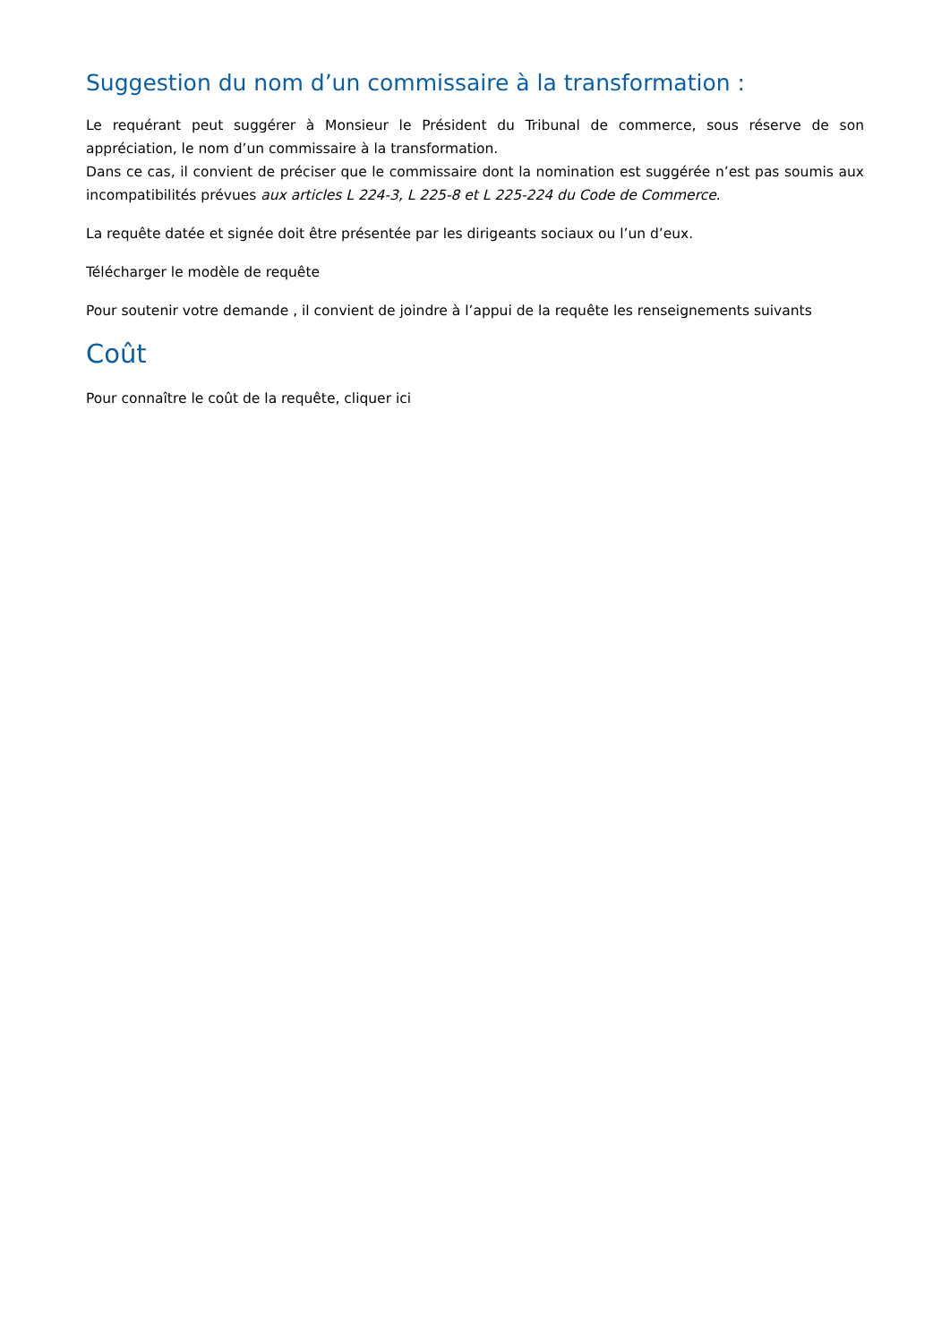Suggestion du nom d’un commissaire à la transformation :
Le requérant peut suggérer à Monsieur le Président du Tribunal de commerce, sous réserve de son appréciation, le nom d’un commissaire à la transformation.
Dans ce cas, il convient de préciser que le commissaire dont la nomination est suggérée n’est pas soumis aux incompatibilités prévues aux articles L 224-3, L 225-8 et L 225-224 du Code de Commerce.
La requête datée et signée doit être présentée par les dirigeants sociaux ou l’un d’eux.
Télécharger le modèle de requête
Pour soutenir votre demande , il convient de joindre à l’appui de la requête les renseignements suivants
Coût
Pour connaître le coût de la requête, cliquer ici